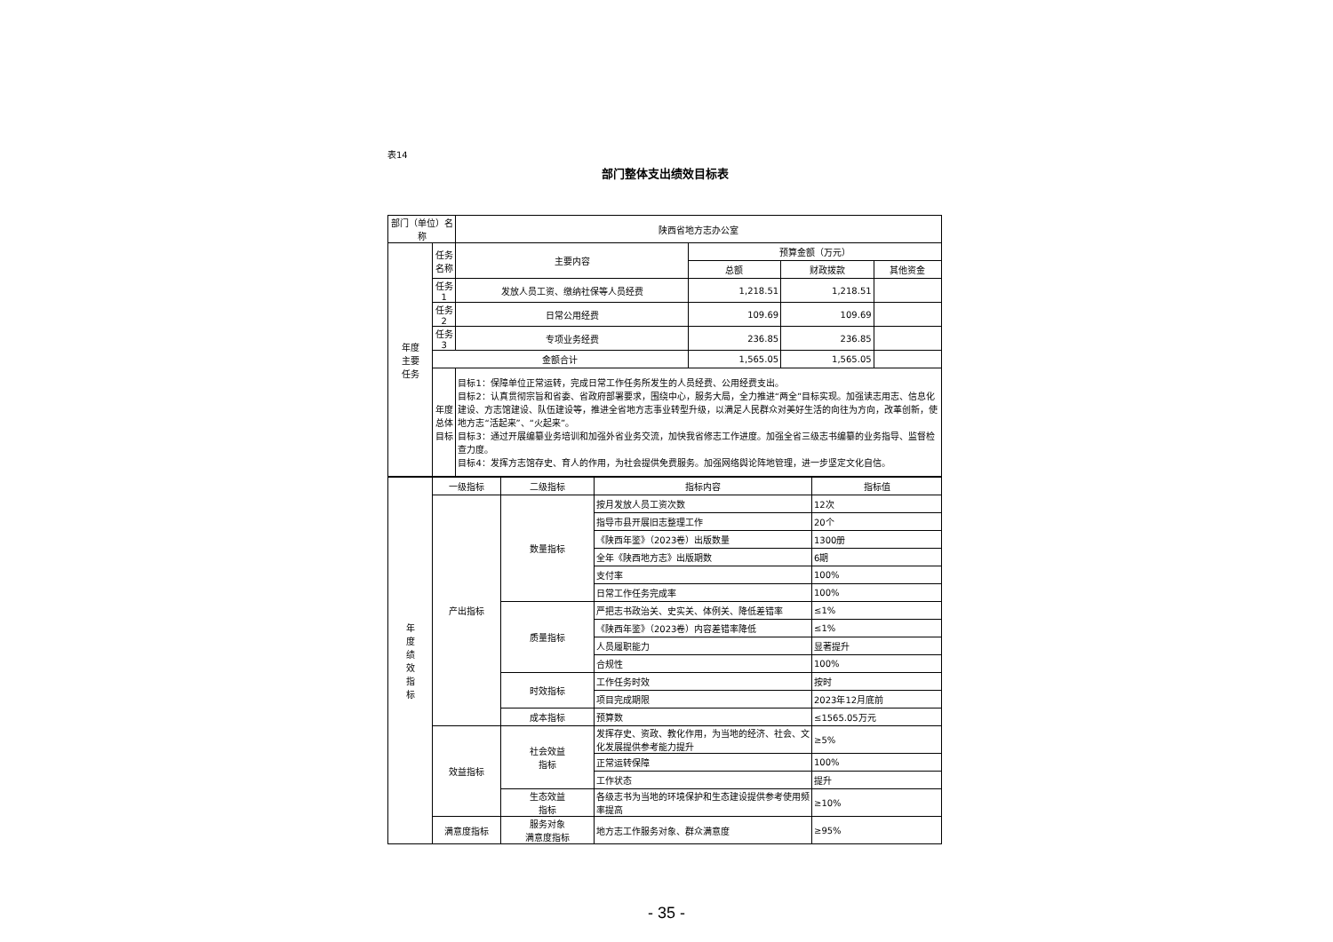表14
部门整体支出绩效目标表
| 部门（单位）名称 | | 陕西省地方志办公室 | | | |
| 年度 主要 任务 | 任务名称 | 主要内容 | 预算金额（万元） | | |
| | | | 总额 | 财政拨款 | 其他资金 |
| | 任务1 | 发放人员工资、缴纳社保等人员经费 | 1,218.51 | 1,218.51 | |
| | 任务2 | 日常公用经费 | 109.69 | 109.69 | |
| | 任务3 | 专项业务经费 | 236.85 | 236.85 | |
| | 金额合计 | | 1,565.05 | 1,565.05 | |
| | 年度 总体 目标 | 目标1：保障单位正常运转，完成日常工作任务所发生的人员经费、公用经费支出。 目标2：认真贯彻宗旨和省委、省政府部署要求，围绕中心，服务大局，全力推进“两全”目标实现。加强读志用志、信息化建设、方志馆建设、队伍建设等，推进全省地方志事业转型升级，以满足人民群众对美好生活的向往为方向，改革创新，使地方志“活起来”、“火起来”。 目标3：通过开展编纂业务培训和加强外省业务交流，加快我省修志工作进度。加强全省三级志书编纂的业务指导、监督检查力度。 目标4：发挥方志馆存史、育人的作用，为社会提供免费服务。加强网络舆论阵地管理，进一步坚定文化自信。 | | | |
| 年 度 绩 效 指 标 | 一级指标 | 二级指标 | 指标内容 | 指标值 |
| | 产出指标 | 数量指标 | 按月发放人员工资次数 | 12次 |
| | | | 指导市县开展旧志整理工作 | 20个 |
| | | | 《陕西年鉴》（2023卷）出版数量 | 1300册 |
| | | | 全年《陕西地方志》出版期数 | 6期 |
| | | | 支付率 | 100% |
| | | | 日常工作任务完成率 | 100% |
| | | 质量指标 | 严把志书政治关、史实关、体例关、降低差错率 | ≤1% |
| | | | 《陕西年鉴》（2023卷）内容差错率降低 | ≤1% |
| | | | 人员履职能力 | 显著提升 |
| | | | 合规性 | 100% |
| | | 时效指标 | 工作任务时效 | 按时 |
| | | | 项目完成期限 | 2023年12月底前 |
| | | 成本指标 | 预算数 | ≤1565.05万元 |
| | 效益指标 | 社会效益 指标 | 发挥存史、资政、教化作用，为当地的经济、社会、文化发展提供参考能力提升 | ≥5% |
| | | | 正常运转保障 | 100% |
| | | | 工作状态 | 提升 |
| | | 生态效益 指标 | 各级志书为当地的环境保护和生态建设提供参考使用频率提高 | ≥10% |
| | 满意度指标 | 服务对象 满意度指标 | 地方志工作服务对象、群众满意度 | ≥95% |
- 35 -